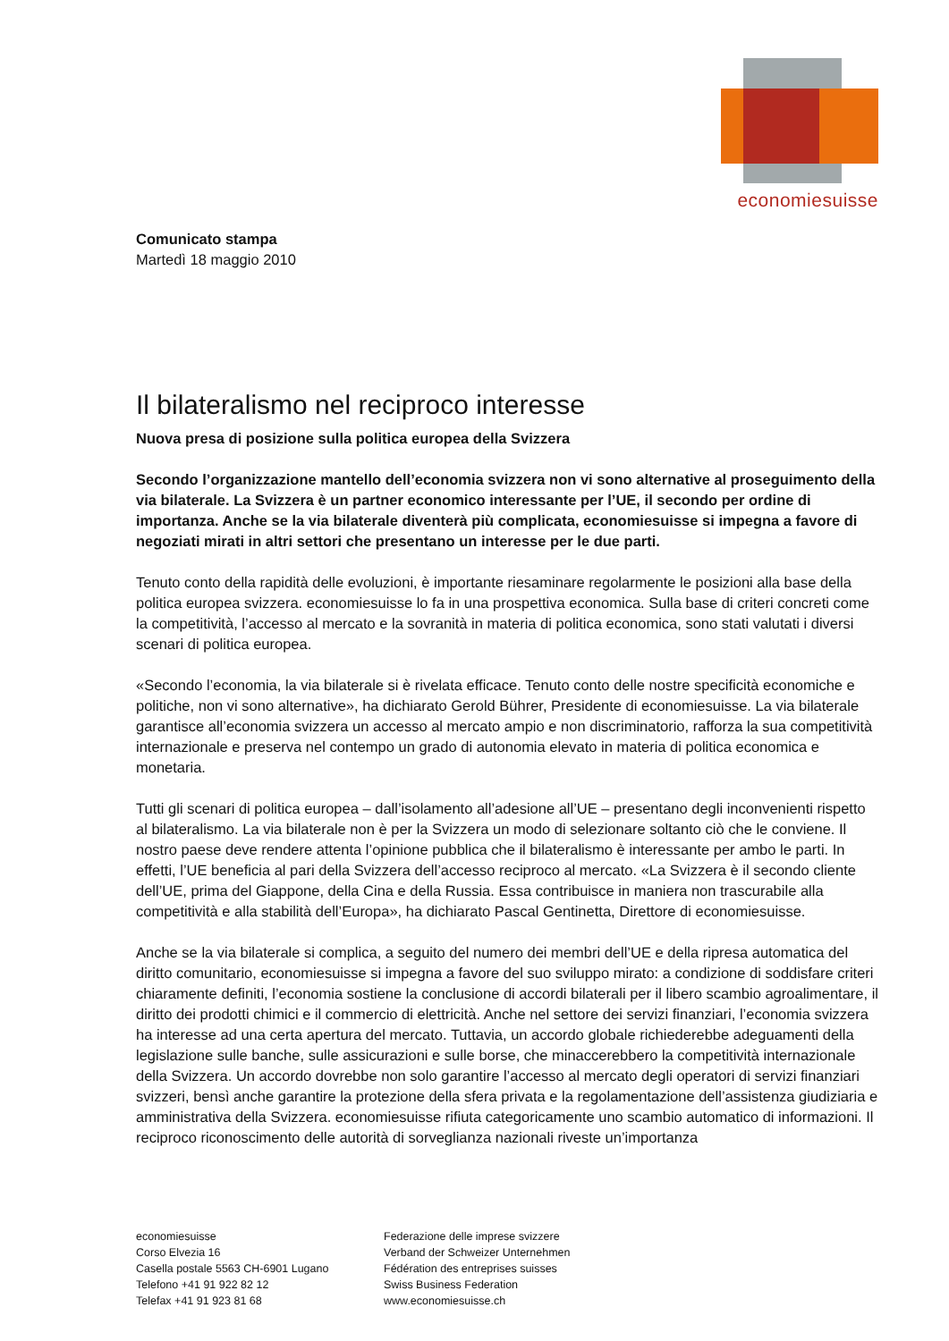economiesuisse
Comunicato stampa
Martedì 18 maggio 2010
Il bilateralismo nel reciproco interesse
Nuova presa di posizione sulla politica europea della Svizzera
Secondo l’organizzazione mantello dell’economia svizzera non vi sono alternative al proseguimento della via bilaterale. La Svizzera è un partner economico interessante per l’UE, il secondo per ordine di importanza. Anche se la via bilaterale diventerà più complicata, economiesuisse si impegna a favore di negoziati mirati in altri settori che presentano un interesse per le due parti.
Tenuto conto della rapidità delle evoluzioni, è importante riesaminare regolarmente le posizioni alla base della politica europea svizzera. economiesuisse lo fa in una prospettiva economica. Sulla base di criteri concreti come la competitività, l’accesso al mercato e la sovranità in materia di politica economica, sono stati valutati i diversi scenari di politica europea.
«Secondo l’economia, la via bilaterale si è rivelata efficace. Tenuto conto delle nostre specificità economiche e politiche, non vi sono alternative», ha dichiarato Gerold Bührer, Presidente di economiesuisse. La via bilaterale garantisce all’economia svizzera un accesso al mercato ampio e non discriminatorio, rafforza la sua competitività internazionale e preserva nel contempo un grado di autonomia elevato in materia di politica economica e monetaria.
Tutti gli scenari di politica europea – dall’isolamento all’adesione all’UE – presentano degli inconvenienti rispetto al bilateralismo. La via bilaterale non è per la Svizzera un modo di selezionare soltanto ciò che le conviene. Il nostro paese deve rendere attenta l’opinione pubblica che il bilateralismo è interessante per ambo le parti. In effetti, l’UE beneficia al pari della Svizzera dell’accesso reciproco al mercato. «La Svizzera è il secondo cliente dell’UE, prima del Giappone, della Cina e della Russia. Essa contribuisce in maniera non trascurabile alla competitività e alla stabilità dell’Europa», ha dichiarato Pascal Gentinetta, Direttore di economiesuisse.
Anche se la via bilaterale si complica, a seguito del numero dei membri dell’UE e della ripresa automatica del diritto comunitario, economiesuisse si impegna a favore del suo sviluppo mirato: a condizione di soddisfare criteri chiaramente definiti, l’economia sostiene la conclusione di accordi bilaterali per il libero scambio agroalimentare, il diritto dei prodotti chimici e il commercio di elettricità. Anche nel settore dei servizi finanziari, l’economia svizzera ha interesse ad una certa apertura del mercato. Tuttavia, un accordo globale richiederebbe adeguamenti della legislazione sulle banche, sulle assicurazioni e sulle borse, che minaccerebbero la competitività internazionale della Svizzera. Un accordo dovrebbe non solo garantire l’accesso al mercato degli operatori di servizi finanziari svizzeri, bensì anche garantire la protezione della sfera privata e la regolamentazione dell’assistenza giudiziaria e amministrativa della Svizzera. economiesuisse rifiuta categoricamente uno scambio automatico di informazioni. Il reciproco riconoscimento delle autorità di sorveglianza nazionali riveste un’importanza
economiesuisse
Corso Elvezia 16
Casella postale 5563 CH-6901 Lugano
Telefono +41 91 922 82 12
Telefax +41 91 923 81 68
Federazione delle imprese svizzere
Verband der Schweizer Unternehmen
Fédération des entreprises suisses
Swiss Business Federation
www.economiesuisse.ch